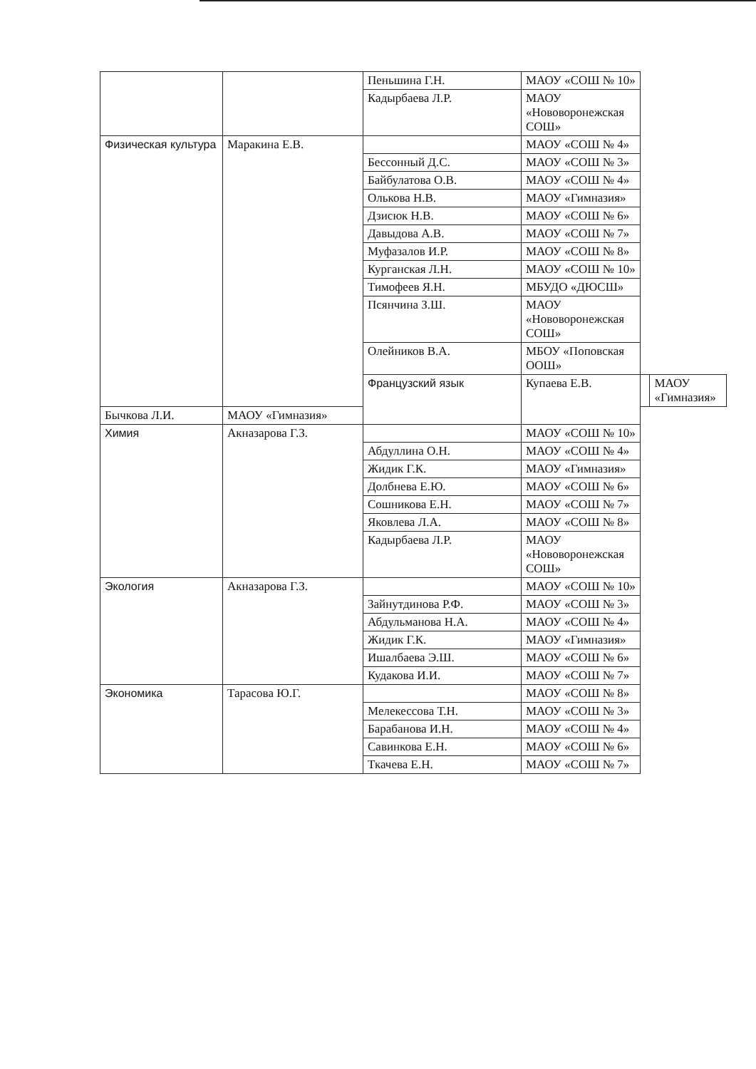| | | Пеньшина Г.Н. | МАОУ «СОШ № 10» | | |
| | | Кадырбаева Л.Р. | МАОУ «Нововоронежская СОШ» | | |
| Физическая культура | Маракина Е.В. | | МАОУ «СОШ № 4» | | |
| | | Бессонный Д.С. | МАОУ «СОШ № 3» | | |
| | | Байбулатова О.В. | МАОУ «СОШ № 4» | | |
| | | Олькова Н.В. | МАОУ «Гимназия» | | |
| | | Дзисюк Н.В. | МАОУ «СОШ № 6» | | |
| | | Давыдова А.В. | МАОУ «СОШ № 7» | | |
| | | Муфазалов И.Р. | МАОУ «СОШ № 8» | | |
| | | Курганская Л.Н. | МАОУ «СОШ № 10» | | |
| | | Тимофеев Я.Н. | МБУДО «ДЮСШ» | | |
| | | Псянчина З.Ш. | МАОУ «Нововоронежская СОШ» | | |
| | | Олейников В.А. | МБОУ «Поповская ООШ» | | |
| | | Французский язык | Купаева Е.В. | | МАОУ «Гимназия» |
| Бычкова Л.И. | МАОУ «Гимназия» | | | | |
| Химия | Акназарова Г.З. | | МАОУ «СОШ № 10» | | |
| | | Абдуллина О.Н. | МАОУ «СОШ № 4» | | |
| | | Жидик Г.К. | МАОУ «Гимназия» | | |
| | | Долбнева Е.Ю. | МАОУ «СОШ № 6» | | |
| | | Сошникова Е.Н. | МАОУ «СОШ № 7» | | |
| | | Яковлева Л.А. | МАОУ «СОШ № 8» | | |
| | | Кадырбаева Л.Р. | МАОУ «Нововоронежская СОШ» | | |
| Экология | Акназарова Г.З. | | МАОУ «СОШ № 10» | | |
| | | Зайнутдинова Р.Ф. | МАОУ «СОШ № 3» | | |
| | | Абдульманова Н.А. | МАОУ «СОШ № 4» | | |
| | | Жидик Г.К. | МАОУ «Гимназия» | | |
| | | Ишалбаева Э.Ш. | МАОУ «СОШ № 6» | | |
| | | Кудакова И.И. | МАОУ «СОШ № 7» | | |
| Экономика | Тарасова Ю.Г. | | МАОУ «СОШ № 8» | | |
| | | Мелекессова Т.Н. | МАОУ «СОШ № 3» | | |
| | | Барабанова И.Н. | МАОУ «СОШ № 4» | | |
| | | Савинкова Е.Н. | МАОУ «СОШ № 6» | | |
| | | Ткачева Е.Н. | МАОУ «СОШ № 7» | | |